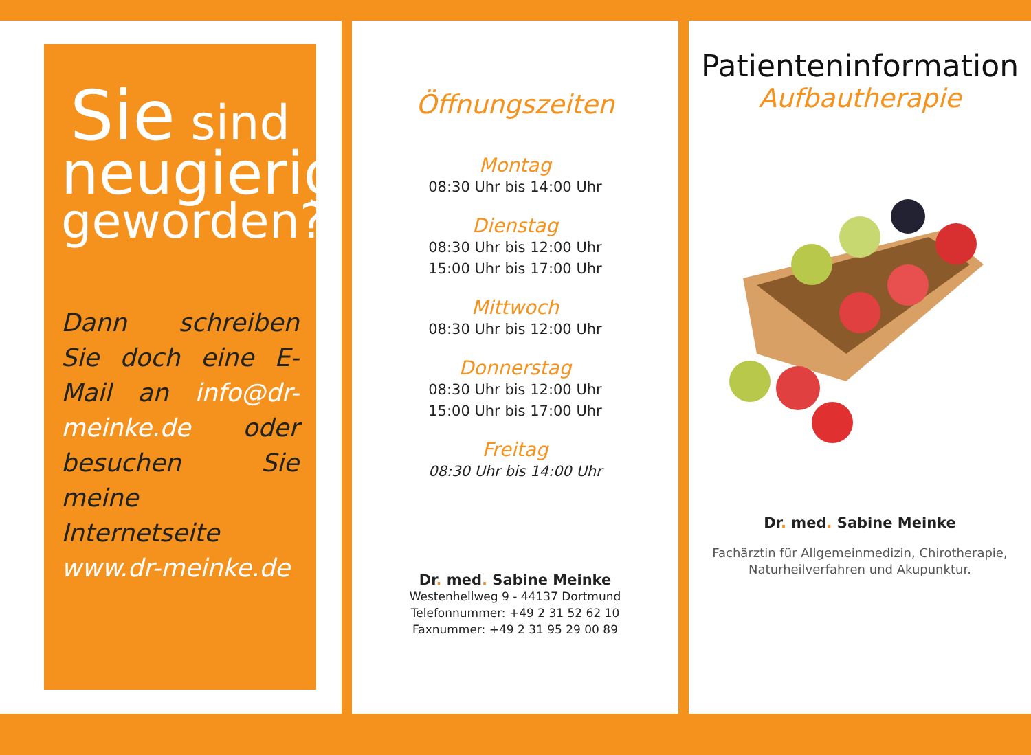Sie sind
neugierig
geworden?
Dann schreiben Sie doch eine E-Mail an info@dr-meinke.de oder besuchen Sie meine Internetseite www.dr-meinke.de
Öffnungszeiten
Montag
08:30 Uhr bis 14:00 Uhr
Dienstag
08:30 Uhr bis 12:00 Uhr
15:00 Uhr bis 17:00 Uhr
Mittwoch
08:30 Uhr bis 12:00 Uhr
Donnerstag
08:30 Uhr bis 12:00 Uhr
15:00 Uhr bis 17:00 Uhr
Freitag
08:30 Uhr bis 14:00 Uhr
Dr. med. Sabine Meinke
Westenhellweg 9 - 44137 Dortmund
Telefonnummer: +49 2 31 52 62 10
Faxnummer: +49 2 31 95 29 00 89
Patienteninformation
Aufbautherapie
Dr. med. Sabine Meinke
Fachärztin für Allgemeinmedizin, Chirotherapie,
Naturheilverfahren und Akupunktur.